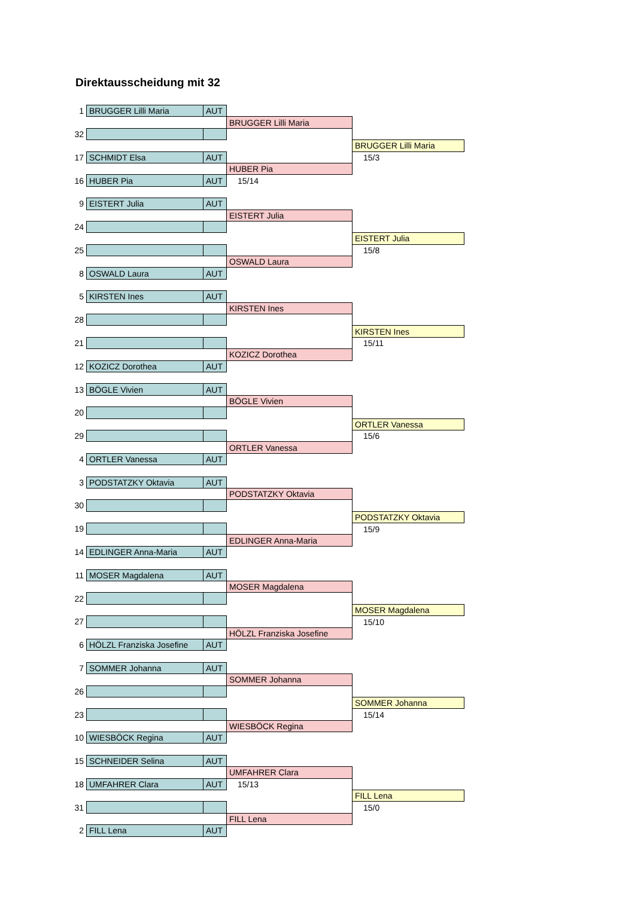Direktausscheidung mit 32
| 1 | BRUGGER Lilli Maria | AUT | | |
| | | | BRUGGER Lilli Maria | |
| 32 | | | | |
| | | | | BRUGGER Lilli Maria |
| 17 | SCHMIDT Elsa | AUT | | 15/3 |
| | | | HUBER Pia | |
| 16 | HUBER Pia | AUT | 15/14 | |
| 9 | EISTERT Julia | AUT | | |
| | | | EISTERT Julia | |
| 24 | | | | |
| | | | | EISTERT Julia |
| 25 | | | | 15/8 |
| | | | OSWALD Laura | |
| 8 | OSWALD Laura | AUT | | |
| 5 | KIRSTEN Ines | AUT | | |
| | | | KIRSTEN Ines | |
| 28 | | | | |
| | | | | KIRSTEN Ines |
| 21 | | | | 15/11 |
| | | | KOZICZ Dorothea | |
| 12 | KOZICZ Dorothea | AUT | | |
| 13 | BÖGLE Vivien | AUT | | |
| | | | BÖGLE Vivien | |
| 20 | | | | |
| | | | | ORTLER Vanessa |
| 29 | | | | 15/6 |
| | | | ORTLER Vanessa | |
| 4 | ORTLER Vanessa | AUT | | |
| 3 | PODSTATZKY Oktavia | AUT | | |
| | | | PODSTATZKY Oktavia | |
| 30 | | | | |
| | | | | PODSTATZKY Oktavia |
| 19 | | | | 15/9 |
| | | | EDLINGER Anna-Maria | |
| 14 | EDLINGER Anna-Maria | AUT | | |
| 11 | MOSER Magdalena | AUT | | |
| | | | MOSER Magdalena | |
| 22 | | | | |
| | | | | MOSER Magdalena |
| 27 | | | | 15/10 |
| | | | HÖLZL Franziska Josefine | |
| 6 | HÖLZL Franziska Josefine | AUT | | |
| 7 | SOMMER Johanna | AUT | | |
| | | | SOMMER Johanna | |
| 26 | | | | |
| | | | | SOMMER Johanna |
| 23 | | | | 15/14 |
| | | | WIESBÖCK Regina | |
| 10 | WIESBÖCK Regina | AUT | | |
| 15 | SCHNEIDER Selina | AUT | | |
| | | | UMFAHRER Clara | |
| 18 | UMFAHRER Clara | AUT | 15/13 | |
| | | | | FILL Lena |
| 31 | | | | 15/0 |
| | | | FILL Lena | |
| 2 | FILL Lena | AUT | | |